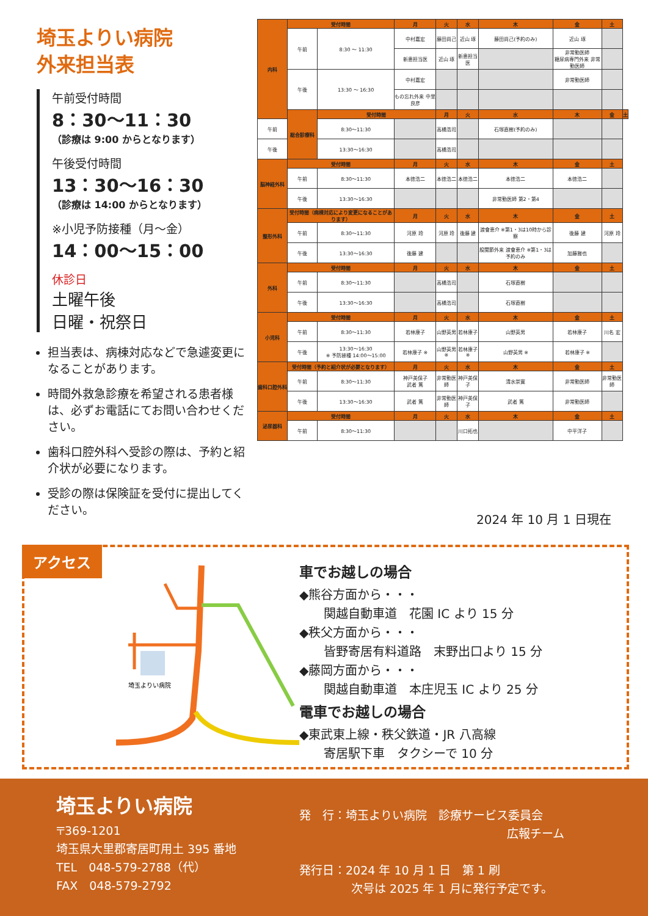埼玉よりい病院
外来担当表
午前受付時間
8：30〜11：30
（診療は 9:00 からとなります）
午後受付時間
13：30〜16：30
（診療は 14:00 からとなります）
※小児予防接種（月〜金）
14：00〜15：00
休診日
土曜午後
日曜・祝祭日
担当表は、病棟対応などで急遽変更になることがあります。
時間外救急診療を希望される患者様は、必ずお電話にてお問い合わせください。
歯科口腔外科へ受診の際は、予約と紹介状が必要になります。
受診の際は保険証を受付に提出してください。
| 内科 | 受付時間 | | 月 | 火 | 水 | 木 | 金 | 土 | |
| | 午前 | 8:30 〜 11:30 | 中村嘉宏 | 藤田尚己 | 近山 琢 | 藤田尚己(予約のみ) | 近山 琢 | | |
| | | | 新患担当医 | 近山 琢 | 新患担当医 | | 非常勤医師 糖尿病専門外来 非常勤医師 | | |
| | 午後 | 13:30 〜 16:30 | 中村嘉宏 | | | | 非常勤医師 | | |
| | | | もの忘れ外来 中里良彦 | | | | | | |
| | 総合診療科 | 受付時間 | | 月 | 火 | 水 | 木 | 金 | 土 |
| 午前 | | 8:30〜11:30 | | 高橋浩司 | | 石塚直樹(予約のみ) | | | |
| 午後 | | 13:30〜16:30 | | 高橋浩司 | | | | | |
| 脳神経外科 | 受付時間 | | 月 | 火 | 水 | 木 | 金 | 土 | |
| | 午前 | 8:30〜11:30 | 本徳浩二 | 本徳浩二 | 本徳浩二 | 本徳浩二 | 本徳浩二 | | |
| | 午後 | 13:30〜16:30 | | | | 非常勤医師 第2・第4 | | | |
| 整形外科 | 受付時間（病棟対応により変更になることがあります） | | 月 | 火 | 水 | 木 | 金 | 土 | |
| | 午前 | 8:30〜11:30 | 河原 玲 | 河原 玲 | 後藤 建 | 渡會恵介 ※第1・3は10時から診察 | 後藤 建 | 河原 玲 | |
| | 午後 | 13:30〜16:30 | 後藤 建 | | | 股関節外来 渡會恵介 ※第1・3は予約のみ | 加藤雅也 | | |
| 外科 | 受付時間 | | 月 | 火 | 水 | 木 | 金 | 土 | |
| | 午前 | 8:30〜11:30 | | 高橋浩司 | | 石塚直樹 | | | |
| | 午後 | 13:30〜16:30 | | 高橋浩司 | | 石塚直樹 | | | |
| 小児科 | 受付時間 | | 月 | 火 | 水 | 木 | 金 | 土 | |
| | 午前 | 8:30〜11:30 | 若林康子 | 山野英男 | 若林康子 | 山野英男 | 若林康子 | 川名 宏 | |
| | 午後 | 13:30〜16:30 ※ 予防接種 14:00〜15:00 | 若林康子 ※ | 山野英男 ※ | 若林康子 ※ | 山野英男 ※ | 若林康子 ※ | | |
| 歯科口腔外科 | 受付時間（予約と紹介状が必要となります） | | 月 | 火 | 水 | 木 | 金 | 土 | |
| | 午前 | 8:30〜11:30 | 神戸美保子 武者 篤 | 非常勤医師 | 神戸美保子 | 清水崇寛 | 非常勤医師 | 非常勤医師 | |
| | 午後 | 13:30〜16:30 | 武者 篤 | 非常勤医師 | 神戸美保子 | 武者 篤 | 非常勤医師 | | |
| 泌尿器科 | 受付時間 | | 月 | 火 | 水 | 木 | 金 | 土 | |
| | 午前 | 8:30〜11:30 | | | 川口拓也 | | 中平洋子 | | |
2024 年 10 月 1 日現在
アクセス
埼玉よりい病院
車でお越しの場合
◆熊谷方面から・・・
関越自動車道　花園 IC より 15 分
◆秩父方面から・・・
皆野寄居有料道路　末野出口より 15 分
◆藤岡方面から・・・
関越自動車道　本庄児玉 IC より 25 分
電車でお越しの場合
◆東武東上線・秩父鉄道・JR 八高線
寄居駅下車　タクシーで 10 分
埼玉よりい病院
〒369-1201
埼玉県大里郡寄居町用土 395 番地
TEL　048-579-2788（代）
FAX　048-579-2792
発　行：埼玉よりい病院　診療サービス委員会
広報チーム
発行日：2024 年 10 月 1 日　第 1 刷
次号は 2025 年 1 月に発行予定です。